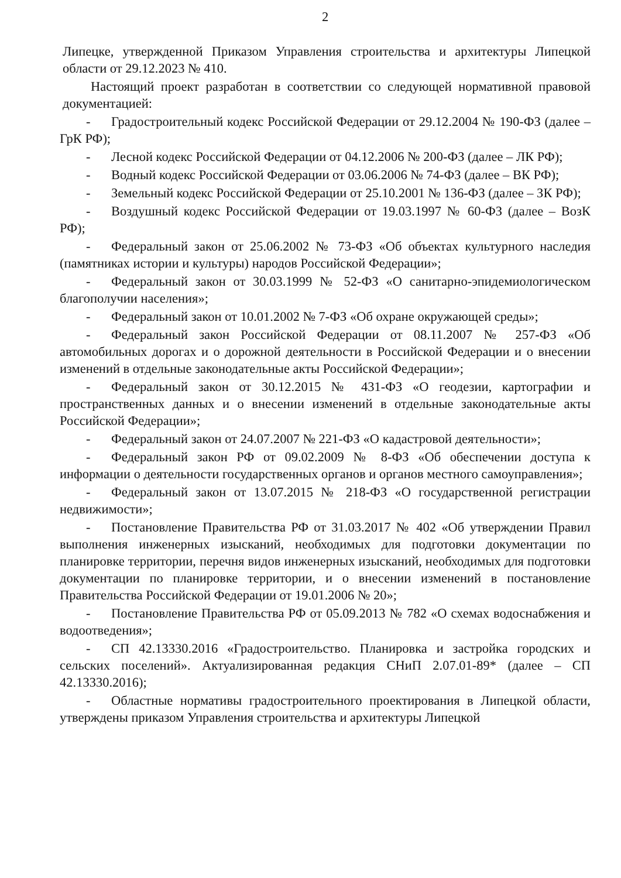2
Липецке, утвержденной Приказом Управления строительства и архитектуры Липецкой области от 29.12.2023 № 410.
Настоящий проект разработан в соответствии со следующей нормативной правовой документацией:
- Градостроительный кодекс Российской Федерации от 29.12.2004 № 190-ФЗ (далее – ГрК РФ);
- Лесной кодекс Российской Федерации от 04.12.2006 № 200-ФЗ (далее – ЛК РФ);
- Водный кодекс Российской Федерации от 03.06.2006 № 74-ФЗ (далее – ВК РФ);
- Земельный кодекс Российской Федерации от 25.10.2001 № 136-ФЗ (далее – ЗК РФ);
- Воздушный кодекс Российской Федерации от 19.03.1997 № 60-ФЗ (далее – ВозК РФ);
- Федеральный закон от 25.06.2002 № 73-ФЗ «Об объектах культурного наследия (памятниках истории и культуры) народов Российской Федерации»;
- Федеральный закон от 30.03.1999 № 52-ФЗ «О санитарно-эпидемиологическом благополучии населения»;
- Федеральный закон от 10.01.2002 № 7-ФЗ «Об охране окружающей среды»;
- Федеральный закон Российской Федерации от 08.11.2007 № 257-ФЗ «Об автомобильных дорогах и о дорожной деятельности в Российской Федерации и о внесении изменений в отдельные законодательные акты Российской Федерации»;
- Федеральный закон от 30.12.2015 № 431-ФЗ «О геодезии, картографии и пространственных данных и о внесении изменений в отдельные законодательные акты Российской Федерации»;
- Федеральный закон от 24.07.2007 № 221-ФЗ «О кадастровой деятельности»;
- Федеральный закон РФ от 09.02.2009 № 8-ФЗ «Об обеспечении доступа к информации о деятельности государственных органов и органов местного самоуправления»;
- Федеральный закон от 13.07.2015 № 218-ФЗ «О государственной регистрации недвижимости»;
- Постановление Правительства РФ от 31.03.2017 № 402 «Об утверждении Правил выполнения инженерных изысканий, необходимых для подготовки документации по планировке территории, перечня видов инженерных изысканий, необходимых для подготовки документации по планировке территории, и о внесении изменений в постановление Правительства Российской Федерации от 19.01.2006 № 20»;
- Постановление Правительства РФ от 05.09.2013 № 782 «О схемах водоснабжения и водоотведения»;
- СП 42.13330.2016 «Градостроительство. Планировка и застройка городских и сельских поселений». Актуализированная редакция СНиП 2.07.01-89* (далее – СП 42.13330.2016);
- Областные нормативы градостроительного проектирования в Липецкой области, утверждены приказом Управления строительства и архитектуры Липецкой